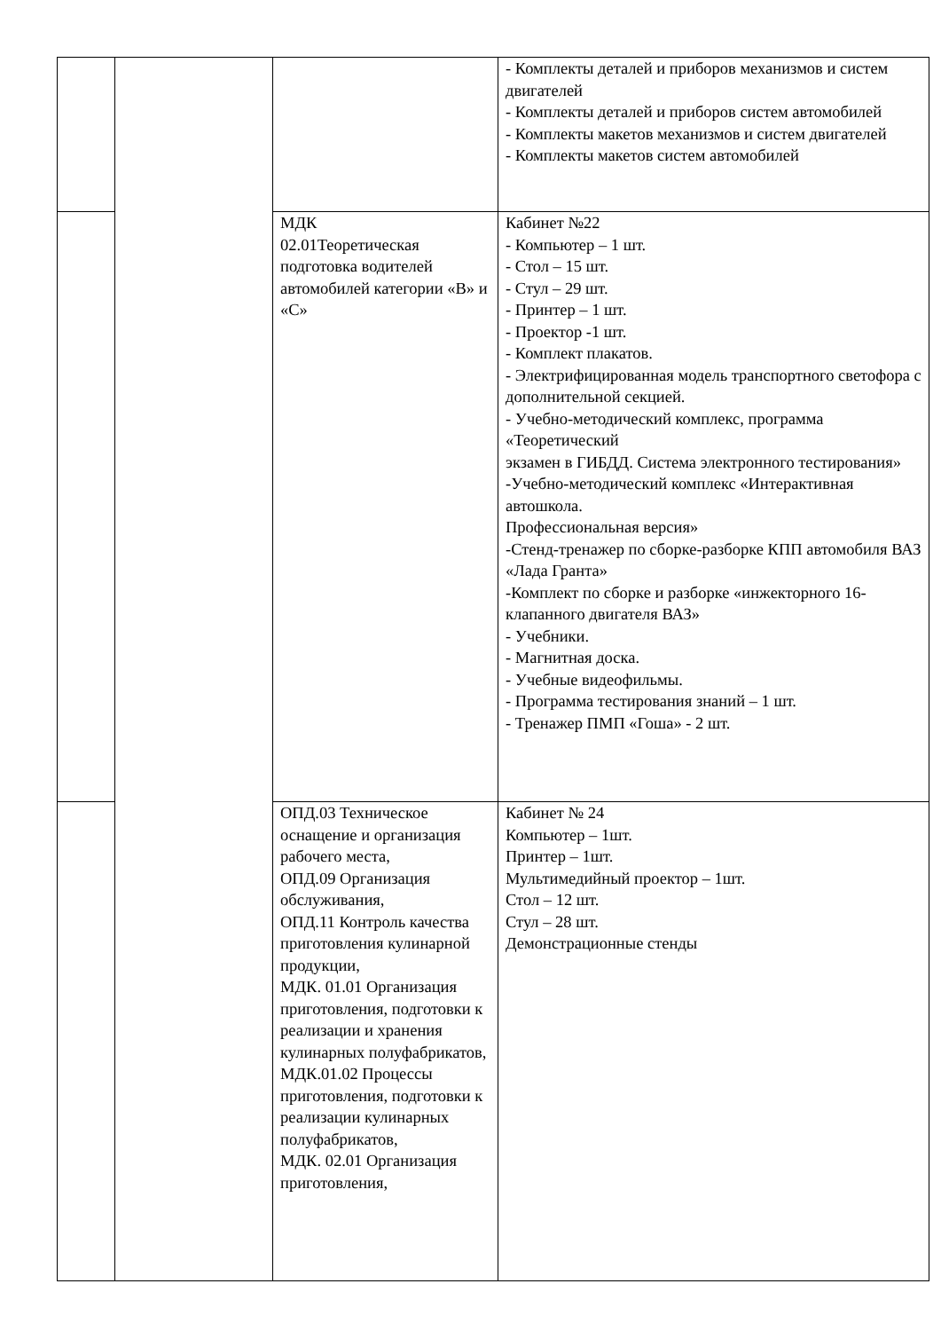| | | | - Комплекты деталей и приборов механизмов и систем двигателей - Комплекты деталей и приборов систем автомобилей - Комплекты макетов механизмов и систем двигателей - Комплекты макетов систем автомобилей |
| | | МДК 02.01Теоретическая подготовка водителей автомобилей категории «В» и «С» | Кабинет №22 - Компьютер – 1 шт. - Стол – 15 шт. - Стул – 29 шт. - Принтер – 1 шт. - Проектор -1 шт. - Комплект плакатов. - Электрифицированная модель транспортного светофора с дополнительной секцией. - Учебно-методический комплекс, программа «Теоретический экзамен в ГИБДД. Система электронного тестирования» -Учебно-методический комплекс «Интерактивная автошкола. Профессиональная версия» -Стенд-тренажер по сборке-разборке КПП автомобиля ВАЗ «Лада Гранта» -Комплект по сборке и разборке «инжекторного 16- клапанного двигателя ВАЗ» - Учебники. - Магнитная доска. - Учебные видеофильмы. - Программа тестирования знаний – 1 шт. - Тренажер ПМП «Гоша» - 2 шт. |
| | | ОПД.03 Техническое оснащение и организация рабочего места, ОПД.09 Организация обслуживания, ОПД.11 Контроль качества приготовления кулинарной продукции, МДК. 01.01 Организация приготовления, подготовки к реализации и хранения кулинарных полуфабрикатов, МДК.01.02 Процессы приготовления, подготовки к реализации кулинарных полуфабрикатов, МДК. 02.01 Организация приготовления, | Кабинет № 24 Компьютер – 1шт. Принтер – 1шт. Мультимедийный проектор – 1шт. Стол – 12 шт. Стул – 28 шт. Демонстрационные стенды |